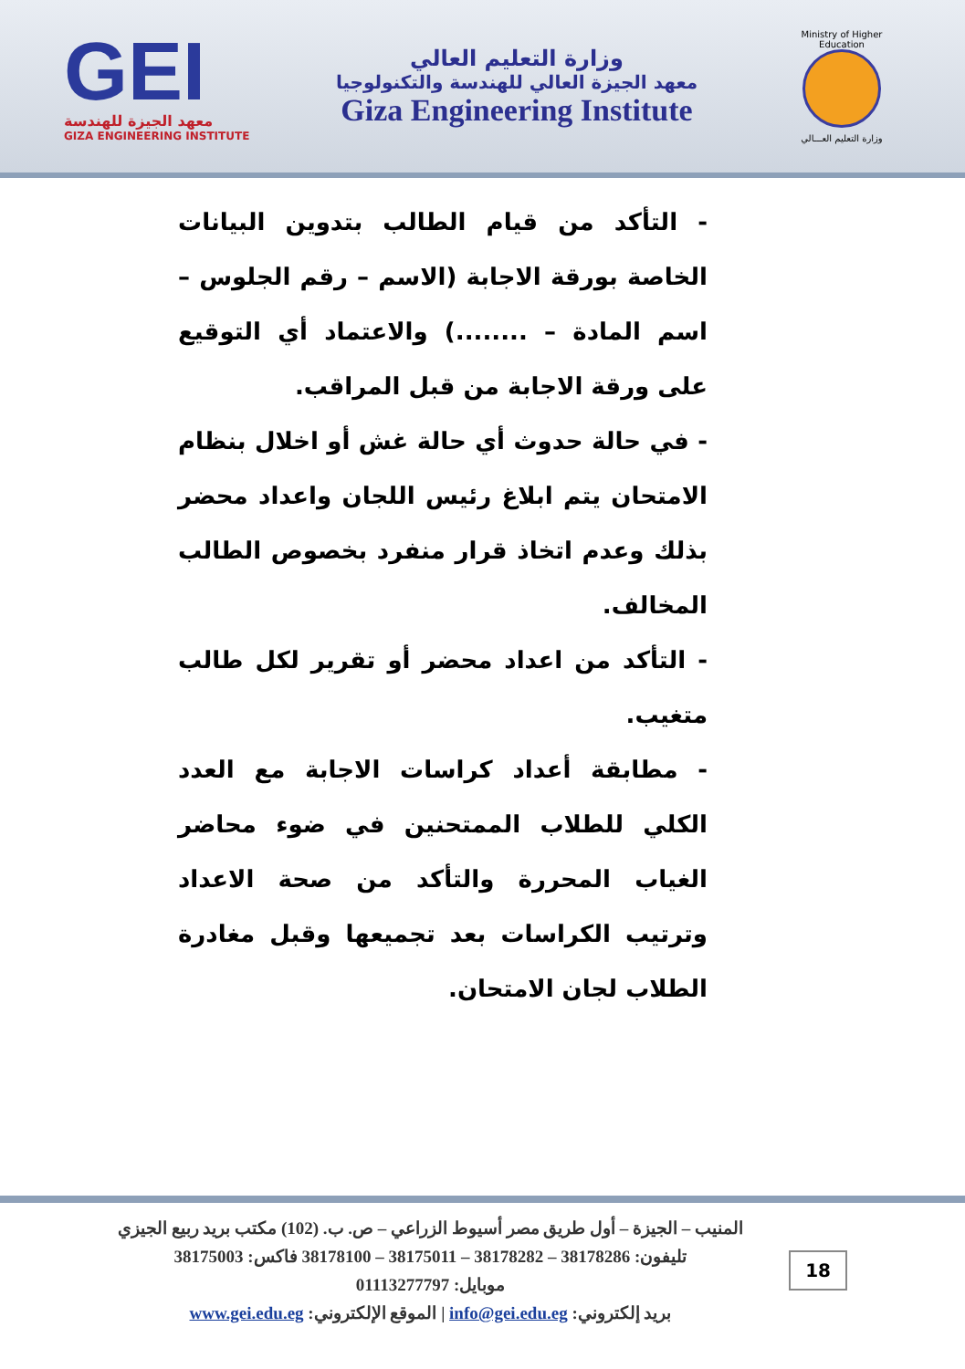GEI
معهد الجيزة للهندسة
GIZA ENGINEERING INSTITUTE
وزارة التعليم العالي
معهد الجيزة العالي للهندسة والتكنولوجيا
Giza Engineering Institute
Ministry of Higher Education
وزارة التعليم العـــالي
- التأكد من قيام الطالب بتدوين البيانات الخاصة بورقة الاجابة (الاسم – رقم الجلوس – اسم المادة – ........) والاعتماد أي التوقيع على ورقة الاجابة من قبل المراقب.
- في حالة حدوث أي حالة غش أو اخلال بنظام الامتحان يتم ابلاغ رئيس اللجان واعداد محضر بذلك وعدم اتخاذ قرار منفرد بخصوص الطالب المخالف.
- التأكد من اعداد محضر أو تقرير لكل طالب متغيب.
- مطابقة أعداد كراسات الاجابة مع العدد الكلي للطلاب الممتحنين في ضوء محاضر الغياب المحررة والتأكد من صحة الاعداد وترتيب الكراسات بعد تجميعها وقبل مغادرة الطلاب لجان الامتحان.
المنيب – الجيزة – أول طريق مصر أسيوط الزراعي – ص. ب. (102) مكتب بريد ربيع الجيزي
تليفون: 38178286 – 38178282 – 38175011 – 38178100 فاكس: 38175003
موبايل: 01113277797
بريد إلكتروني: info@gei.edu.eg | الموقع الإلكتروني: www.gei.edu.eg
18